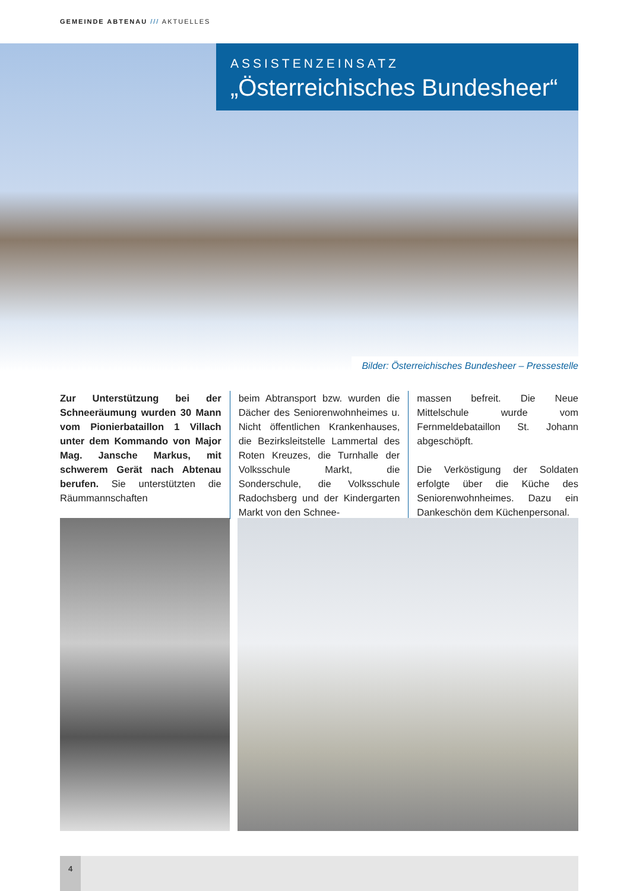GEMEINDE ABTENAU /// AKTUELLES
ASSISTENZEINSATZ
„Österreichisches Bundesheer“
Bilder: Österreichisches Bundesheer – Pressestelle
Zur Unterstützung bei der Schneeräumung wurden 30 Mann vom Pionierbataillon 1 Villach unter dem Kommando von Major Mag. Jansche Markus, mit schwerem Gerät nach Abtenau berufen. Sie unterstützten die Räummannschaften
beim Abtransport bzw. wurden die Dächer des Seniorenwohnheimes u. Nicht öffentlichen Krankenhauses, die Bezirksleitstelle Lammertal des Roten Kreuzes, die Turnhalle der Volksschule Markt, die Sonderschule, die Volksschule Radochsberg und der Kindergarten Markt von den Schnee-
massen befreit. Die Neue Mittelschule wurde vom Fernmeldebataillon St. Johann abgeschöpft.
Die Verköstigung der Soldaten erfolgte über die Küche des Seniorenwohnheimes. Dazu ein Dankeschön dem Küchenpersonal.
4